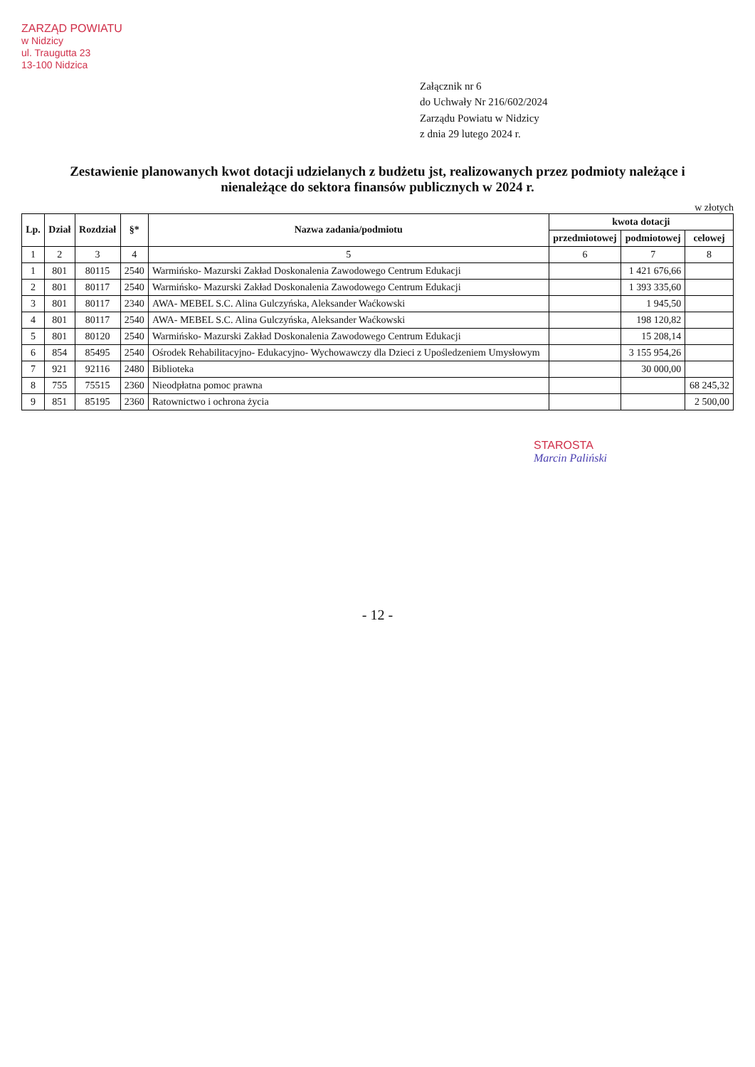ZARZĄD POWIATU
w Nidzicy
ul. Traugutta 23
13-100 Nidzica
Załącznik nr 6
do Uchwały Nr 216/602/2024
Zarządu Powiatu w Nidzicy
z dnia 29 lutego 2024 r.
Zestawienie planowanych kwot dotacji udzielanych z budżetu jst, realizowanych przez podmioty należące i nienależące do sektora finansów publicznych w 2024 r.
w złotych
| Lp. | Dział | Rozdział | §* | Nazwa zadania/podmiotu | kwota dotacji | | |
| --- | --- | --- | --- | --- | --- | --- | --- |
| | | | | | przedmiotowej | podmiotowej | celowej |
| 1 | 2 | 3 | 4 | 5 | 6 | 7 | 8 |
| 1 | 801 | 80115 | 2540 | Warmińsko- Mazurski Zakład Doskonalenia Zawodowego Centrum Edukacji | | 1 421 676,66 | |
| 2 | 801 | 80117 | 2540 | Warmińsko- Mazurski Zakład Doskonalenia Zawodowego Centrum Edukacji | | 1 393 335,60 | |
| 3 | 801 | 80117 | 2340 | AWA- MEBEL S.C. Alina Gulczyńska, Aleksander Waćkowski | | 1 945,50 | |
| 4 | 801 | 80117 | 2540 | AWA- MEBEL S.C. Alina Gulczyńska, Aleksander Waćkowski | | 198 120,82 | |
| 5 | 801 | 80120 | 2540 | Warmińsko- Mazurski Zakład Doskonalenia Zawodowego Centrum Edukacji | | 15 208,14 | |
| 6 | 854 | 85495 | 2540 | Ośrodek Rehabilitacyjno- Edukacyjno- Wychowawczy dla Dzieci z Upośledzeniem Umysłowym | | 3 155 954,26 | |
| 7 | 921 | 92116 | 2480 | Biblioteka | | 30 000,00 | |
| 8 | 755 | 75515 | 2360 | Nieodpłatna pomoc prawna | | | 68 245,32 |
| 9 | 851 | 85195 | 2360 | Ratownictwo i ochrona życia | | | 2 500,00 |
STAROSTA
Marcin Paliński
- 12 -